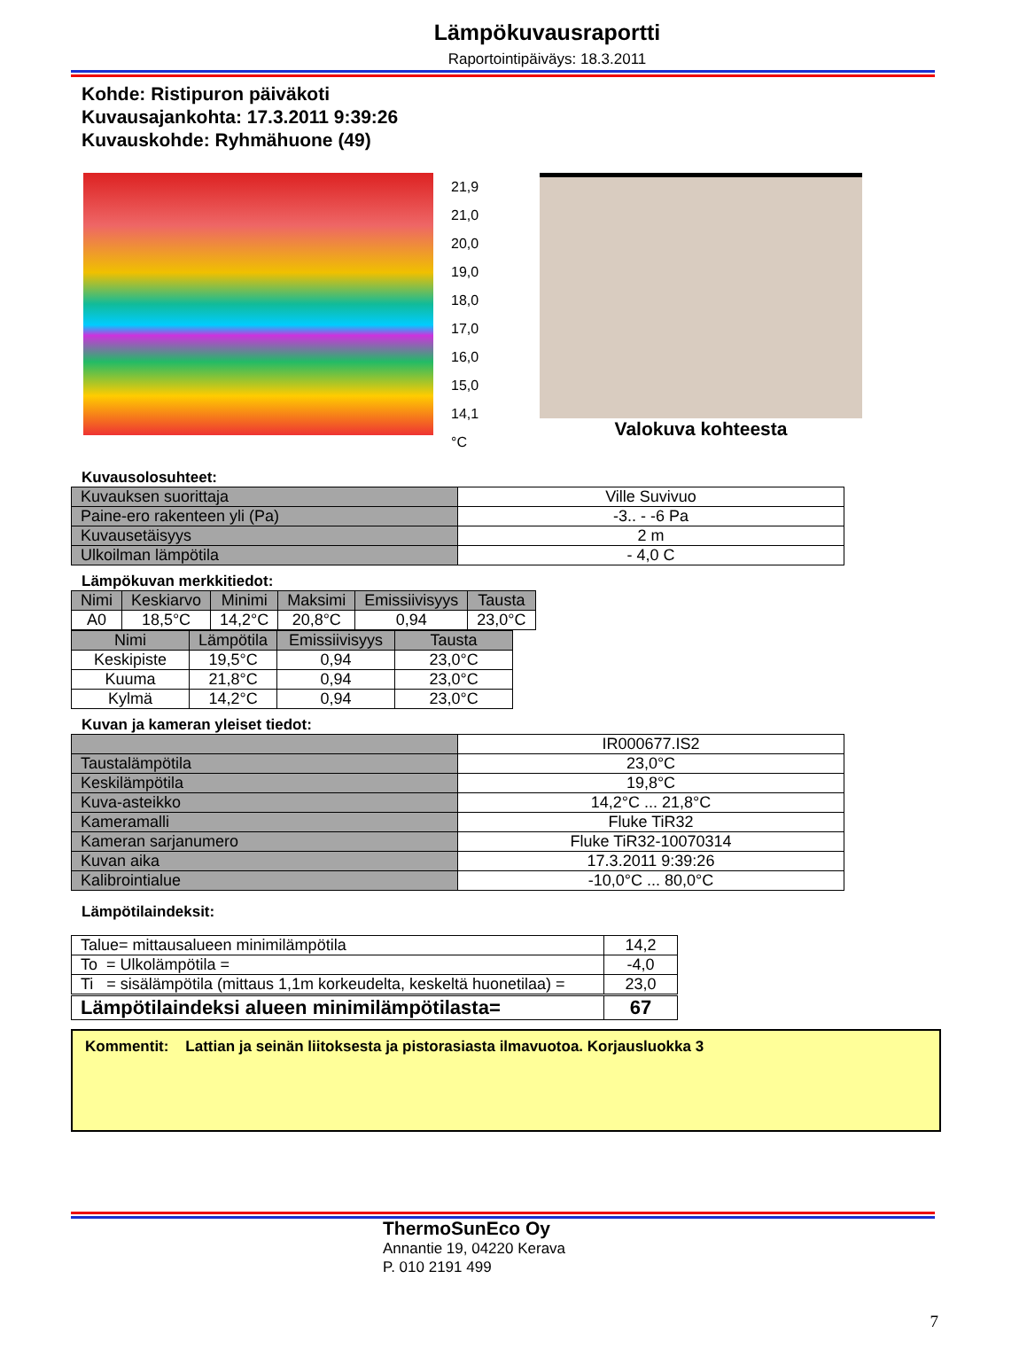Lämpökuvausraportti
Raportointipäiväys: 18.3.2011
Kohde: Ristipuron päiväkoti
Kuvausajankohta: 17.3.2011 9:39:26
Kuvauskohde: Ryhmähuone (49)
21,9
21,0
20,0
19,0
18,0
17,0
16,0
15,0
14,1
°C
Valokuva kohteesta
Kuvausolosuhteet:
| Kuvauksen suorittaja | Ville Suvivuo |
| Paine-ero rakenteen yli (Pa) | -3.. - -6 Pa |
| Kuvausetäisyys | 2 m |
| Ulkoilman lämpötila | - 4,0 C |
Lämpökuvan merkkitiedot:
| Nimi | Keskiarvo | Minimi | Maksimi | Emissiivisyys | Tausta |
| --- | --- | --- | --- | --- | --- |
| A0 | 18,5°C | 14,2°C | 20,8°C | 0,94 | 23,0°C |
| Nimi | Lämpötila | Emissiivisyys | Tausta |
| --- | --- | --- | --- |
| Keskipiste | 19,5°C | 0,94 | 23,0°C |
| Kuuma | 21,8°C | 0,94 | 23,0°C |
| Kylmä | 14,2°C | 0,94 | 23,0°C |
Kuvan ja kameran yleiset tiedot:
| | IR000677.IS2 |
| Taustalämpötila | 23,0°C |
| Keskilämpötila | 19,8°C |
| Kuva-asteikko | 14,2°C ... 21,8°C |
| Kameramalli | Fluke TiR32 |
| Kameran sarjanumero | Fluke TiR32-10070314 |
| Kuvan aika | 17.3.2011 9:39:26 |
| Kalibrointialue | -10,0°C ... 80,0°C |
Lämpötilaindeksit:
| Talue= mittausalueen minimilämpötila | 14,2 |
| To = Ulkolämpötila = | -4,0 |
| Ti = sisälämpötila (mittaus 1,1m korkeudelta, keskeltä huonetilaa) = | 23,0 |
| Lämpötilaindeksi alueen minimilämpötilasta= | 67 |
Kommentit: Lattian ja seinän liitoksesta ja pistorasiasta ilmavuotoa. Korjausluokka 3
ThermoSunEco Oy
Annantie 19, 04220 Kerava
P. 010 2191 499
7